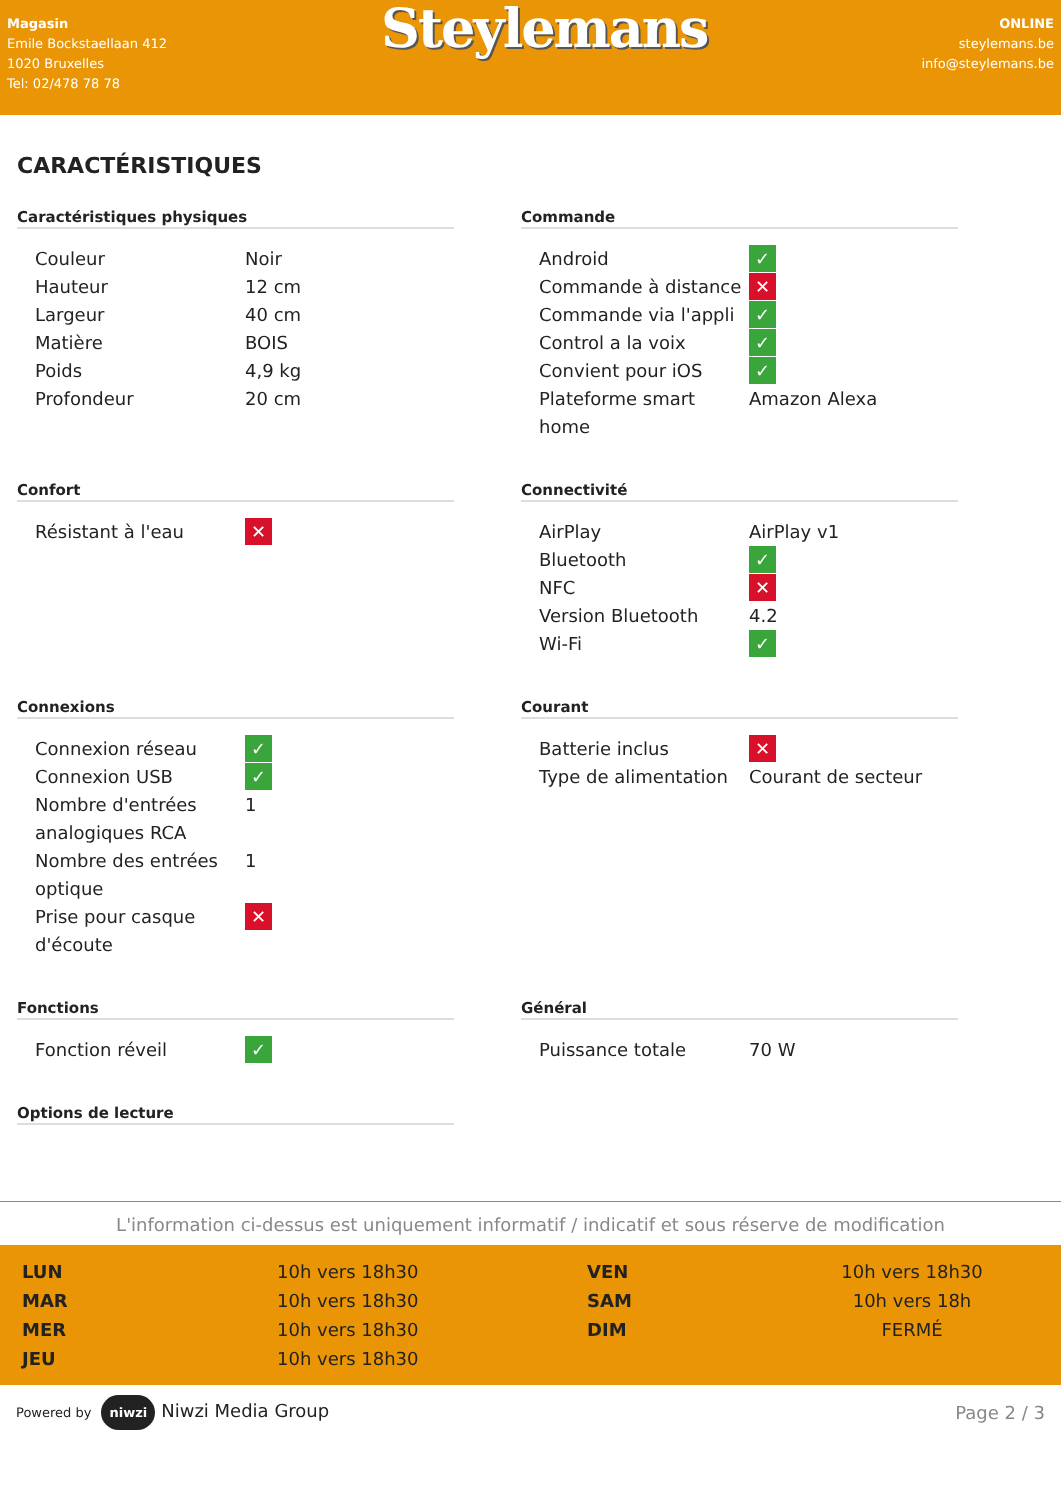Magasin
Emile Bockstaellaan 412
1020 Bruxelles
Tel: 02/478 78 78
Steylemans
ONLINE
steylemans.be
info@steylemans.be
CARACTÉRISTIQUES
Caractéristiques physiques
| Couleur | Noir |
| Hauteur | 12 cm |
| Largeur | 40 cm |
| Matière | BOIS |
| Poids | 4,9 kg |
| Profondeur | 20 cm |
Commande
| Android | ✓ |
| Commande à distance | ✕ |
| Commande via l'appli | ✓ |
| Control a la voix | ✓ |
| Convient pour iOS | ✓ |
| Plateforme smart home | Amazon Alexa |
Confort
| Résistant à l'eau | ✕ |
Connectivité
| AirPlay | AirPlay v1 |
| Bluetooth | ✓ |
| NFC | ✕ |
| Version Bluetooth | 4.2 |
| Wi-Fi | ✓ |
Connexions
| Connexion réseau | ✓ |
| Connexion USB | ✓ |
| Nombre d'entrées analogiques RCA | 1 |
| Nombre des entrées optique | 1 |
| Prise pour casque d'écoute | ✕ |
Courant
| Batterie inclus | ✕ |
| Type de alimentation | Courant de secteur |
Fonctions
| Fonction réveil | ✓ |
Général
| Puissance totale | 70 W |
Options de lecture
L'information ci-dessus est uniquement informatif / indicatif et sous réserve de modification
LUN 10h vers 18h30 VEN 10h vers 18h30 MAR 10h vers 18h30 SAM 10h vers 18h MER 10h vers 18h30 DIM FERMÉ JEU 10h vers 18h30
Powered by niwzi Niwzi Media Group
Page 2 / 3